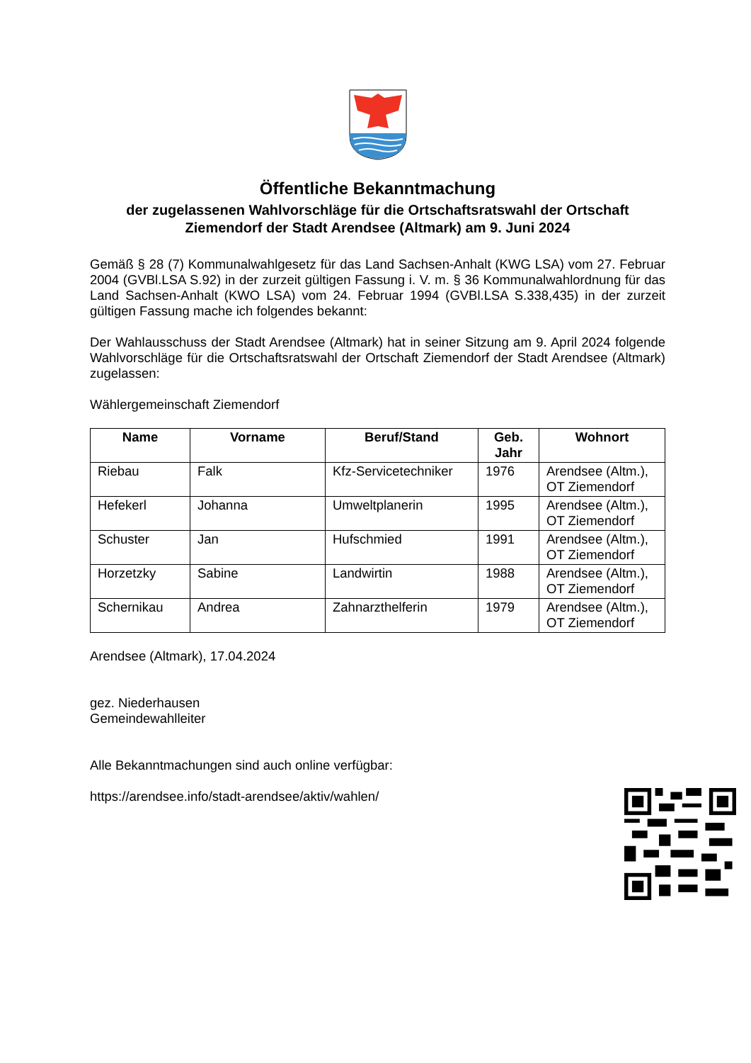Öffentliche Bekanntmachung
der zugelassenen Wahlvorschläge für die Ortschaftsratswahl der Ortschaft
Ziemendorf der Stadt Arendsee (Altmark) am 9. Juni 2024
Gemäß § 28 (7) Kommunalwahlgesetz für das Land Sachsen-Anhalt (KWG LSA) vom 27. Februar 2004 (GVBl.LSA S.92) in der zurzeit gültigen Fassung i. V. m. § 36 Kommunalwahlordnung für das Land Sachsen-Anhalt (KWO LSA) vom 24. Februar 1994 (GVBl.LSA S.338,435) in der zurzeit gültigen Fassung mache ich folgendes bekannt:
Der Wahlausschuss der Stadt Arendsee (Altmark) hat in seiner Sitzung am 9. April 2024 folgende Wahlvorschläge für die Ortschaftsratswahl der Ortschaft Ziemendorf der Stadt Arendsee (Altmark) zugelassen:
Wählergemeinschaft Ziemendorf
| Name | Vorname | Beruf/Stand | Geb. Jahr | Wohnort |
| --- | --- | --- | --- | --- |
| Riebau | Falk | Kfz-Servicetechniker | 1976 | Arendsee (Altm.), OT Ziemendorf |
| Hefekerl | Johanna | Umweltplanerin | 1995 | Arendsee (Altm.), OT Ziemendorf |
| Schuster | Jan | Hufschmied | 1991 | Arendsee (Altm.), OT Ziemendorf |
| Horzetzky | Sabine | Landwirtin | 1988 | Arendsee (Altm.), OT Ziemendorf |
| Schernikau | Andrea | Zahnarzthelferin | 1979 | Arendsee (Altm.), OT Ziemendorf |
Arendsee (Altmark), 17.04.2024
gez. Niederhausen
Gemeindewahlleiter
Alle Bekanntmachungen sind auch online verfügbar:
https://arendsee.info/stadt-arendsee/aktiv/wahlen/